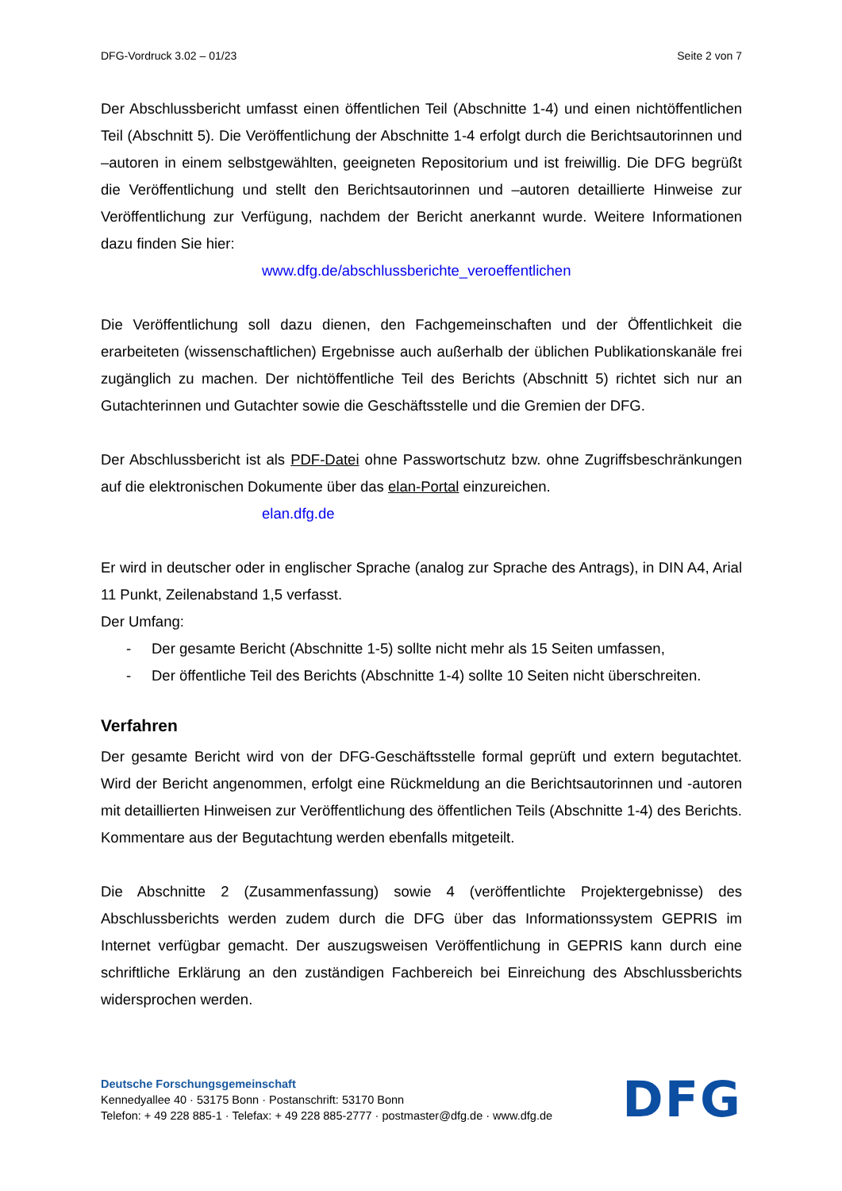DFG-Vordruck 3.02 – 01/23 Seite 2 von 7
Der Abschlussbericht umfasst einen öffentlichen Teil (Abschnitte 1-4) und einen nichtöffentlichen Teil (Abschnitt 5). Die Veröffentlichung der Abschnitte 1-4 erfolgt durch die Berichtsautorinnen und –autoren in einem selbstgewählten, geeigneten Repositorium und ist freiwillig. Die DFG begrüßt die Veröffentlichung und stellt den Berichtsautorinnen und –autoren detaillierte Hinweise zur Veröffentlichung zur Verfügung, nachdem der Bericht anerkannt wurde. Weitere Informationen dazu finden Sie hier:
www.dfg.de/abschlussberichte_veroeffentlichen
Die Veröffentlichung soll dazu dienen, den Fachgemeinschaften und der Öffentlichkeit die erarbeiteten (wissenschaftlichen) Ergebnisse auch außerhalb der üblichen Publikationskanäle frei zugänglich zu machen. Der nichtöffentliche Teil des Berichts (Abschnitt 5) richtet sich nur an Gutachterinnen und Gutachter sowie die Geschäftsstelle und die Gremien der DFG.
Der Abschlussbericht ist als PDF-Datei ohne Passwortschutz bzw. ohne Zugriffsbeschränkungen auf die elektronischen Dokumente über das elan-Portal einzureichen.
elan.dfg.de
Er wird in deutscher oder in englischer Sprache (analog zur Sprache des Antrags), in DIN A4, Arial 11 Punkt, Zeilenabstand 1,5 verfasst.
Der Umfang:
- Der gesamte Bericht (Abschnitte 1-5) sollte nicht mehr als 15 Seiten umfassen,
- Der öffentliche Teil des Berichts (Abschnitte 1-4) sollte 10 Seiten nicht überschreiten.
Verfahren
Der gesamte Bericht wird von der DFG-Geschäftsstelle formal geprüft und extern begutachtet. Wird der Bericht angenommen, erfolgt eine Rückmeldung an die Berichtsautorinnen und -autoren mit detaillierten Hinweisen zur Veröffentlichung des öffentlichen Teils (Abschnitte 1-4) des Berichts. Kommentare aus der Begutachtung werden ebenfalls mitgeteilt.
Die Abschnitte 2 (Zusammenfassung) sowie 4 (veröffentlichte Projektergebnisse) des Abschlussberichts werden zudem durch die DFG über das Informationssystem GEPRIS im Internet verfügbar gemacht. Der auszugsweisen Veröffentlichung in GEPRIS kann durch eine schriftliche Erklärung an den zuständigen Fachbereich bei Einreichung des Abschlussberichts widersprochen werden.
Deutsche Forschungsgemeinschaft
Kennedyallee 40 · 53175 Bonn · Postanschrift: 53170 Bonn
Telefon: + 49 228 885-1 · Telefax: + 49 228 885-2777 · postmaster@dfg.de · www.dfg.de
DFG